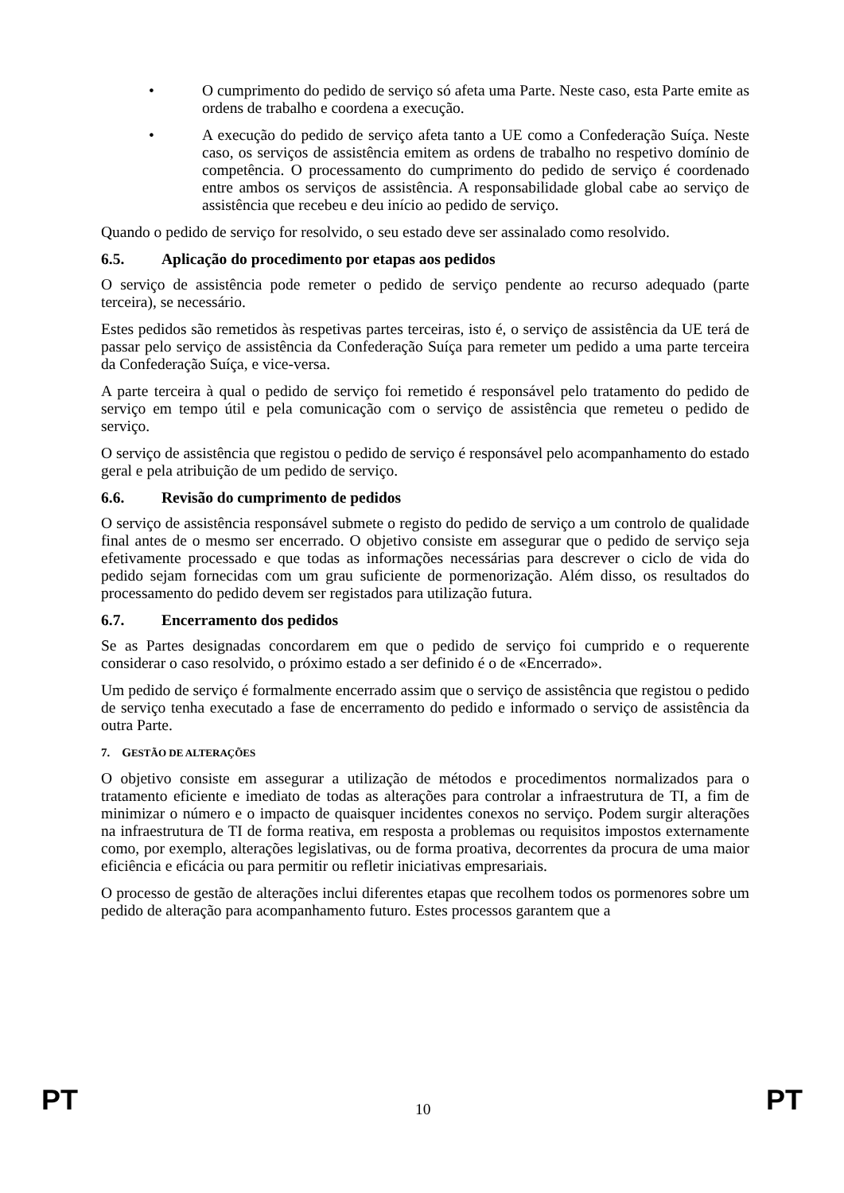• O cumprimento do pedido de serviço só afeta uma Parte. Neste caso, esta Parte emite as ordens de trabalho e coordena a execução.
• A execução do pedido de serviço afeta tanto a UE como a Confederação Suíça. Neste caso, os serviços de assistência emitem as ordens de trabalho no respetivo domínio de competência. O processamento do cumprimento do pedido de serviço é coordenado entre ambos os serviços de assistência. A responsabilidade global cabe ao serviço de assistência que recebeu e deu início ao pedido de serviço.
Quando o pedido de serviço for resolvido, o seu estado deve ser assinalado como resolvido.
6.5. Aplicação do procedimento por etapas aos pedidos
O serviço de assistência pode remeter o pedido de serviço pendente ao recurso adequado (parte terceira), se necessário.
Estes pedidos são remetidos às respetivas partes terceiras, isto é, o serviço de assistência da UE terá de passar pelo serviço de assistência da Confederação Suíça para remeter um pedido a uma parte terceira da Confederação Suíça, e vice-versa.
A parte terceira à qual o pedido de serviço foi remetido é responsável pelo tratamento do pedido de serviço em tempo útil e pela comunicação com o serviço de assistência que remeteu o pedido de serviço.
O serviço de assistência que registou o pedido de serviço é responsável pelo acompanhamento do estado geral e pela atribuição de um pedido de serviço.
6.6. Revisão do cumprimento de pedidos
O serviço de assistência responsável submete o registo do pedido de serviço a um controlo de qualidade final antes de o mesmo ser encerrado. O objetivo consiste em assegurar que o pedido de serviço seja efetivamente processado e que todas as informações necessárias para descrever o ciclo de vida do pedido sejam fornecidas com um grau suficiente de pormenorização. Além disso, os resultados do processamento do pedido devem ser registados para utilização futura.
6.7. Encerramento dos pedidos
Se as Partes designadas concordarem em que o pedido de serviço foi cumprido e o requerente considerar o caso resolvido, o próximo estado a ser definido é o de «Encerrado».
Um pedido de serviço é formalmente encerrado assim que o serviço de assistência que registou o pedido de serviço tenha executado a fase de encerramento do pedido e informado o serviço de assistência da outra Parte.
7. GESTÃO DE ALTERAÇÕES
O objetivo consiste em assegurar a utilização de métodos e procedimentos normalizados para o tratamento eficiente e imediato de todas as alterações para controlar a infraestrutura de TI, a fim de minimizar o número e o impacto de quaisquer incidentes conexos no serviço. Podem surgir alterações na infraestrutura de TI de forma reativa, em resposta a problemas ou requisitos impostos externamente como, por exemplo, alterações legislativas, ou de forma proativa, decorrentes da procura de uma maior eficiência e eficácia ou para permitir ou refletir iniciativas empresariais.
O processo de gestão de alterações inclui diferentes etapas que recolhem todos os pormenores sobre um pedido de alteração para acompanhamento futuro. Estes processos garantem que a
PT 10 PT